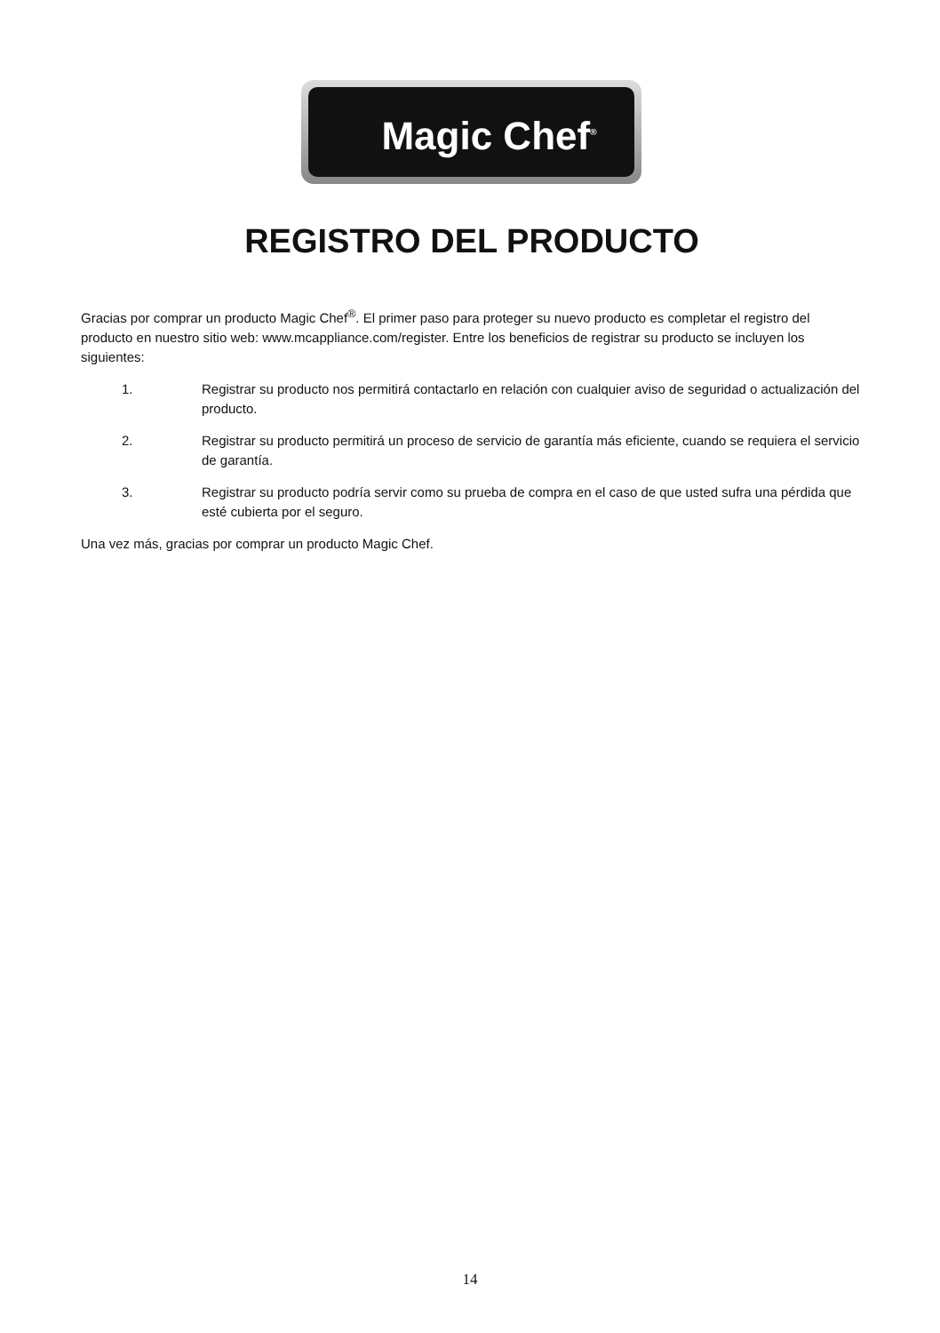Magic Chef<sup>®</sup>
REGISTRO DEL PRODUCTO
Gracias por comprar un producto Magic Chef<sup>®</sup>. El primer paso para proteger su nuevo producto es completar el registro del producto en nuestro sitio web: www.mcappliance.com/register. Entre los beneficios de registrar su producto se incluyen los siguientes:
1. Registrar su producto nos permitirá contactarlo en relación con cualquier aviso de seguridad o actualización del producto.
2. Registrar su producto permitirá un proceso de servicio de garantía más eficiente, cuando se requiera el servicio de garantía.
3. Registrar su producto podría servir como su prueba de compra en el caso de que usted sufra una pérdida que esté cubierta por el seguro.
Una vez más, gracias por comprar un producto Magic Chef.
14